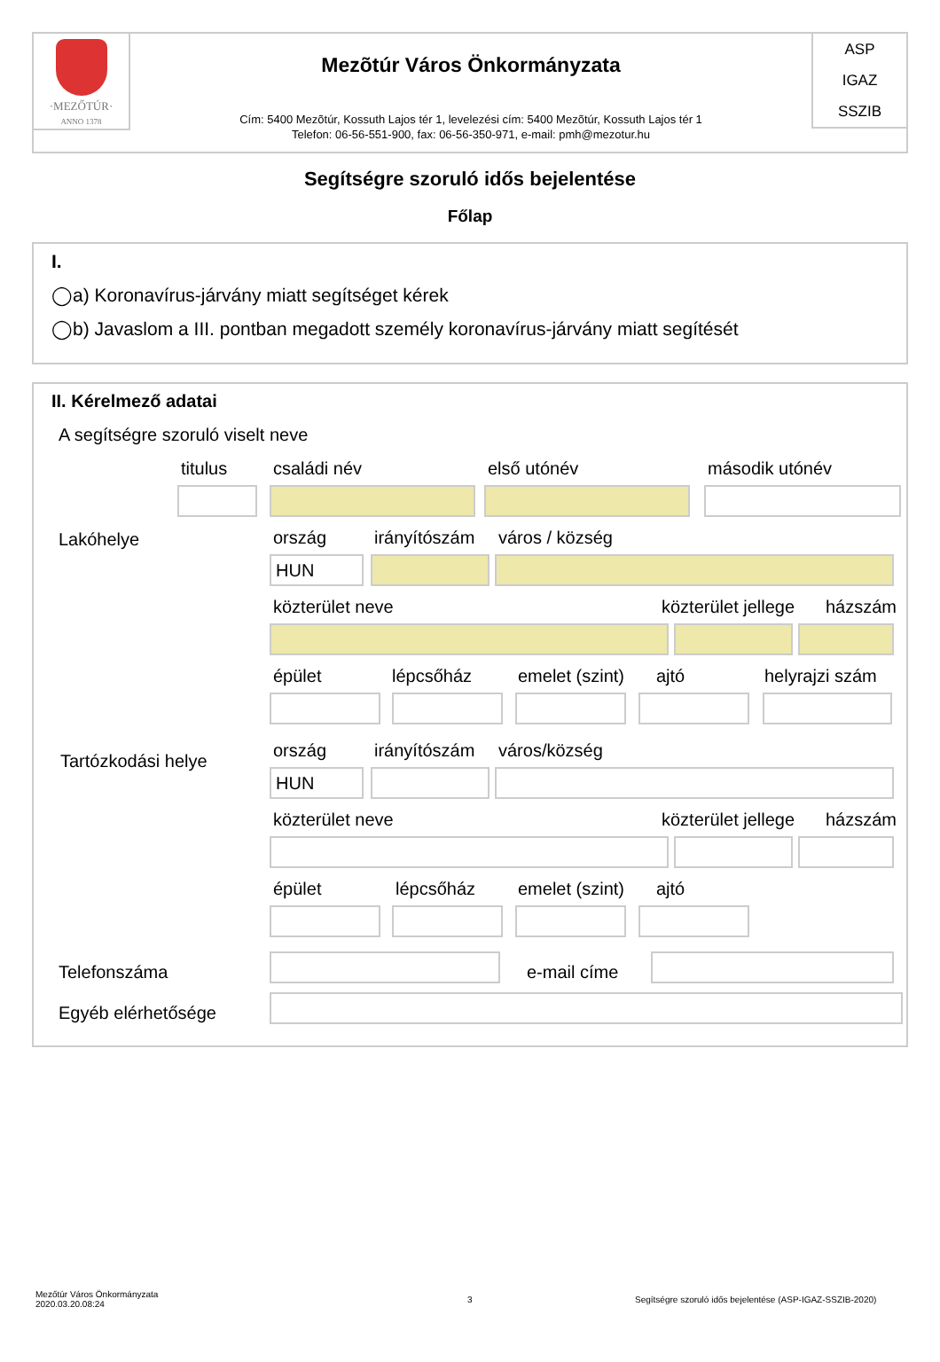·MEZŐTÚR·
ANNO 1378
Mezõtúr Város Önkormányzata
Cím: 5400 Mezõtúr, Kossuth Lajos tér 1, levelezési cím: 5400 Mezõtúr, Kossuth Lajos tér 1
Telefon: 06-56-551-900, fax: 06-56-350-971, e-mail: pmh@mezotur.hu
ASP
IGAZ
SSZIB
Segítségre szoruló idős bejelentése
Főlap
I.
◯a) Koronavírus-járvány miatt segítséget kérek
◯b) Javaslom a III. pontban megadott személy koronavírus-járvány miatt segítését
II. Kérelmező adatai
A segítségre szoruló viselt neve
titulus családi név első utónév második utónév
Lakóhelye ország irányítószám város / község
HUN
közterület neve közterület jellege házszám
épület lépcsőház emelet (szint) ajtó helyrajzi szám
Tartózkodási helye
ország irányítószám város/község
HUN
közterület neve közterület jellege házszám
épület lépcsőház emelet (szint) ajtó
Telefonszáma e-mail címe
Egyéb elérhetősége
Mezőtúr Város Önkormányzata
2020.03.20.08:24
3
Segítségre szoruló idős bejelentése (ASP-IGAZ-SSZIB-2020)